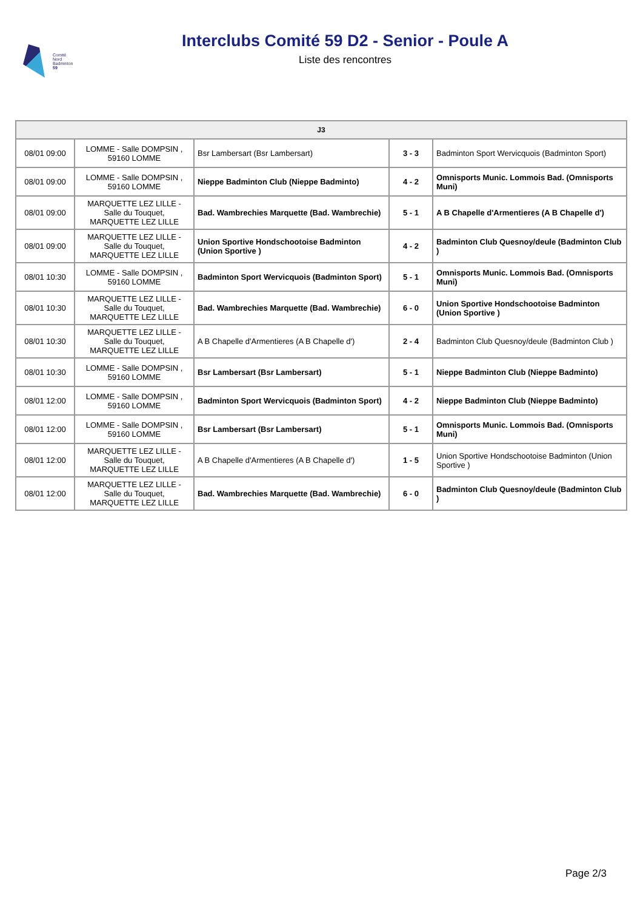Comité
Nord
Badminton
59
Interclubs Comité 59 D2 - Senior - Poule A
Liste des rencontres
| J3 | | | | |
| --- | --- | --- | --- | --- |
| 08/01 09:00 | LOMME - Salle DOMPSIN , 59160 LOMME | Bsr Lambersart (Bsr Lambersart) | 3 - 3 | Badminton Sport Wervicquois (Badminton Sport) |
| 08/01 09:00 | LOMME - Salle DOMPSIN , 59160 LOMME | Nieppe Badminton Club (Nieppe Badminto) | 4 - 2 | Omnisports Munic. Lommois Bad. (Omnisports Muni) |
| 08/01 09:00 | MARQUETTE LEZ LILLE - Salle du Touquet, MARQUETTE LEZ LILLE | Bad. Wambrechies Marquette (Bad. Wambrechie) | 5 - 1 | A B Chapelle d'Armentieres (A B Chapelle d') |
| 08/01 09:00 | MARQUETTE LEZ LILLE - Salle du Touquet, MARQUETTE LEZ LILLE | Union Sportive Hondschootoise Badminton (Union Sportive ) | 4 - 2 | Badminton Club Quesnoy/deule (Badminton Club ) |
| 08/01 10:30 | LOMME - Salle DOMPSIN , 59160 LOMME | Badminton Sport Wervicquois (Badminton Sport) | 5 - 1 | Omnisports Munic. Lommois Bad. (Omnisports Muni) |
| 08/01 10:30 | MARQUETTE LEZ LILLE - Salle du Touquet, MARQUETTE LEZ LILLE | Bad. Wambrechies Marquette (Bad. Wambrechie) | 6 - 0 | Union Sportive Hondschootoise Badminton (Union Sportive ) |
| 08/01 10:30 | MARQUETTE LEZ LILLE - Salle du Touquet, MARQUETTE LEZ LILLE | A B Chapelle d'Armentieres (A B Chapelle d') | 2 - 4 | Badminton Club Quesnoy/deule (Badminton Club ) |
| 08/01 10:30 | LOMME - Salle DOMPSIN , 59160 LOMME | Bsr Lambersart (Bsr Lambersart) | 5 - 1 | Nieppe Badminton Club (Nieppe Badminto) |
| 08/01 12:00 | LOMME - Salle DOMPSIN , 59160 LOMME | Badminton Sport Wervicquois (Badminton Sport) | 4 - 2 | Nieppe Badminton Club (Nieppe Badminto) |
| 08/01 12:00 | LOMME - Salle DOMPSIN , 59160 LOMME | Bsr Lambersart (Bsr Lambersart) | 5 - 1 | Omnisports Munic. Lommois Bad. (Omnisports Muni) |
| 08/01 12:00 | MARQUETTE LEZ LILLE - Salle du Touquet, MARQUETTE LEZ LILLE | A B Chapelle d'Armentieres (A B Chapelle d') | 1 - 5 | Union Sportive Hondschootoise Badminton (Union Sportive ) |
| 08/01 12:00 | MARQUETTE LEZ LILLE - Salle du Touquet, MARQUETTE LEZ LILLE | Bad. Wambrechies Marquette (Bad. Wambrechie) | 6 - 0 | Badminton Club Quesnoy/deule (Badminton Club ) |
Page 2/3